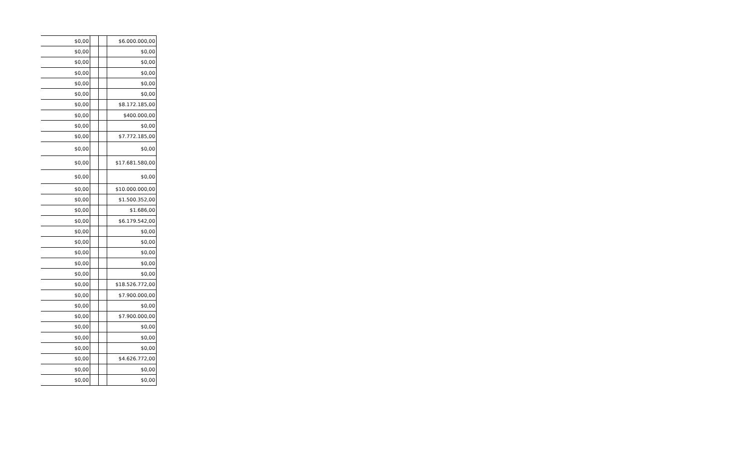| $0,00 | | | $6.000.000,00 |
| $0,00 | | | $0,00 |
| $0,00 | | | $0,00 |
| $0,00 | | | $0,00 |
| $0,00 | | | $0,00 |
| $0,00 | | | $0,00 |
| $0,00 | | | $8.172.185,00 |
| $0,00 | | | $400.000,00 |
| $0,00 | | | $0,00 |
| $0,00 | | | $7.772.185,00 |
| $0,00 | | | $0,00 |
| $0,00 | | | $17.681.580,00 |
| $0,00 | | | $0,00 |
| $0,00 | | | $10.000.000,00 |
| $0,00 | | | $1.500.352,00 |
| $0,00 | | | $1.686,00 |
| $0,00 | | | $6.179.542,00 |
| $0,00 | | | $0,00 |
| $0,00 | | | $0,00 |
| $0,00 | | | $0,00 |
| $0,00 | | | $0,00 |
| $0,00 | | | $0,00 |
| $0,00 | | | $18.526.772,00 |
| $0,00 | | | $7.900.000,00 |
| $0,00 | | | $0,00 |
| $0,00 | | | $7.900.000,00 |
| $0,00 | | | $0,00 |
| $0,00 | | | $0,00 |
| $0,00 | | | $0,00 |
| $0,00 | | | $4.626.772,00 |
| $0,00 | | | $0,00 |
| $0,00 | | | $0,00 |